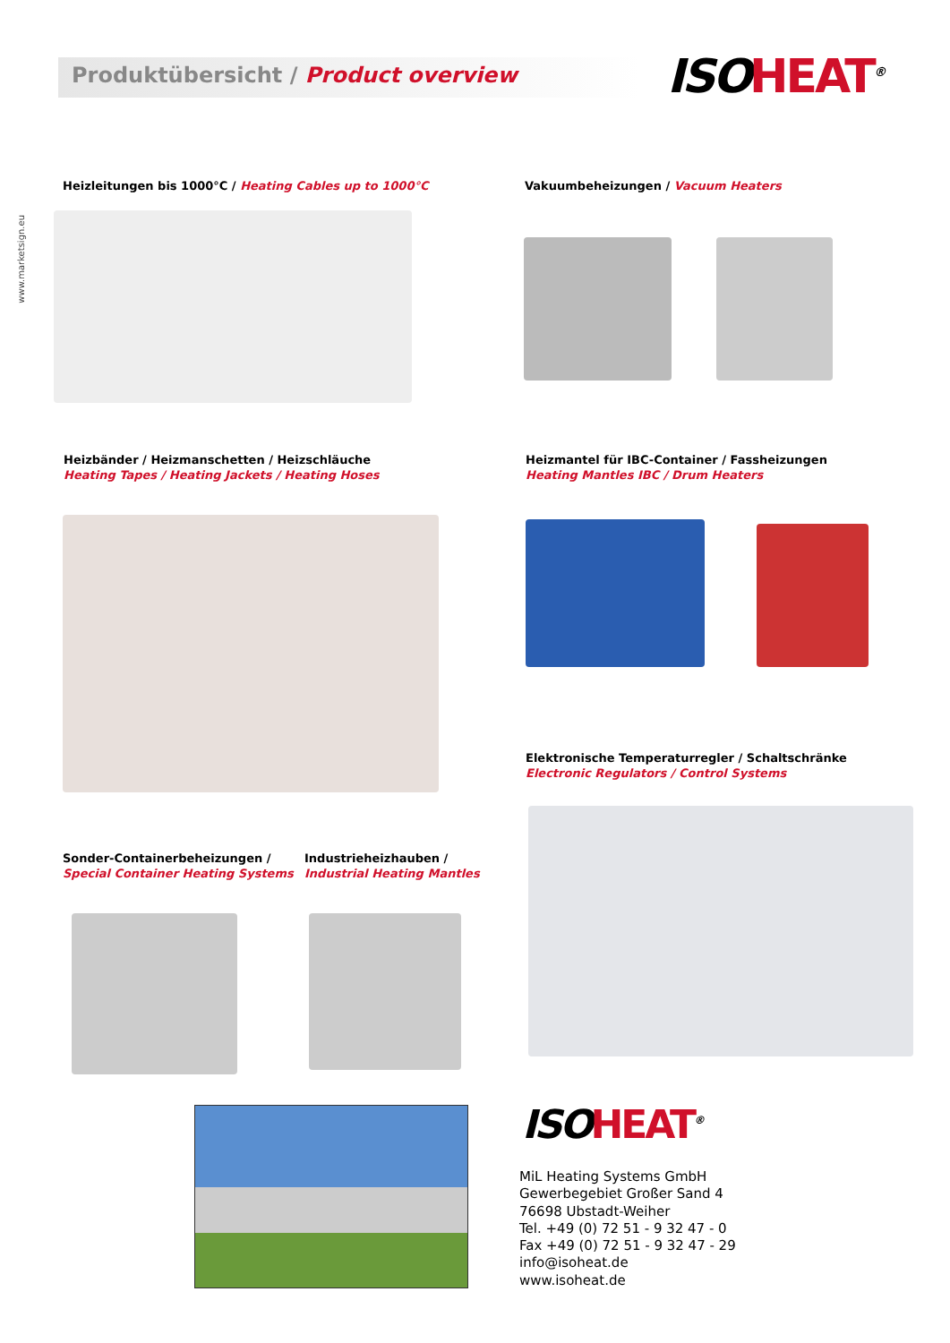Produktübersicht / Product overview
ISOHEAT<sup>®</sup>
www.marketsign.eu
Heizleitungen bis 1000°C / Heating Cables up to 1000°C
Vakuumbeheizungen / Vacuum Heaters
Heizbänder / Heizmanschetten / Heizschläuche
Heating Tapes / Heating Jackets / Heating Hoses
Heizmantel für IBC-Container / Fassheizungen
Heating Mantles IBC / Drum Heaters
Elektronische Temperaturregler / Schaltschränke
Electronic Regulators / Control Systems
Sonder-Containerbeheizungen /
Special Container Heating Systems
Industrieheizhauben /
Industrial Heating Mantles
ISOHEAT<sup>®</sup>
MiL Heating Systems GmbH
Gewerbegebiet Großer Sand 4
76698 Ubstadt-Weiher
Tel. +49 (0) 72 51 - 9 32 47 - 0
Fax +49 (0) 72 51 - 9 32 47 - 29
info@isoheat.de
www.isoheat.de